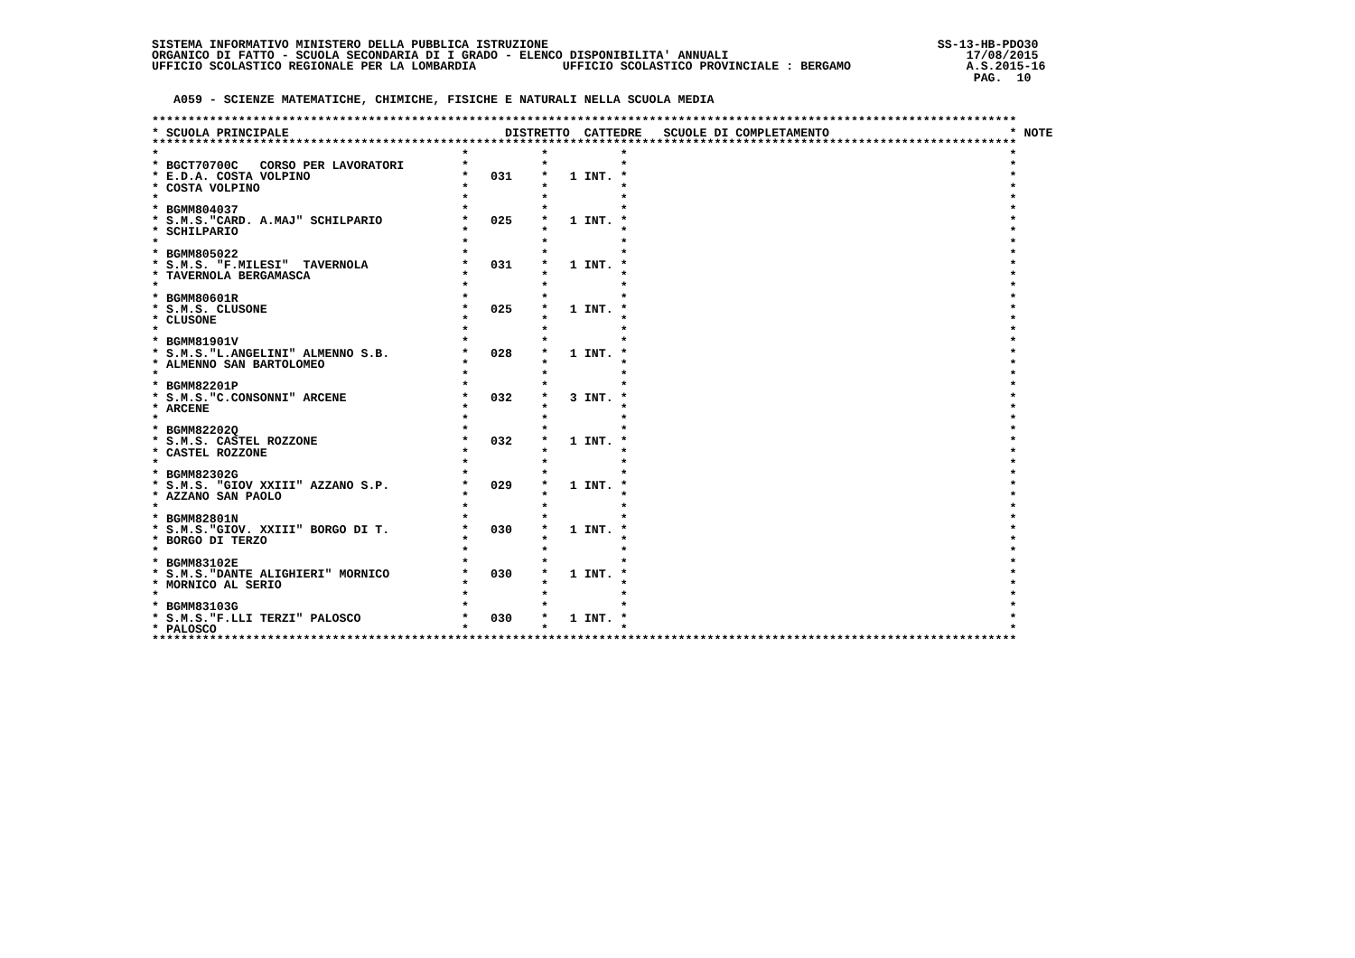SISTEMA INFORMATIVO MINISTERO DELLA PUBBLICA ISTRUZIONE                                                      SS-13-HB-PDO30
ORGANICO DI FATTO - SCUOLA SECONDARIA DI I GRADO - ELENCO DISPONIBILITA' ANNUALI                                 17/08/2015
UFFICIO SCOLASTICO REGIONALE PER LA LOMBARDIA            UFFICIO SCOLASTICO PROVINCIALE : BERGAMO                A.S.2015-16
                                                                                                                  PAG.  10

   A059 - SCIENZE MATEMATICHE, CHIMICHE, FISICHE E NATURALI NELLA SCUOLA MEDIA

************************************************************************************************************************
* SCUOLA PRINCIPALE                              DISTRETTO  CATTEDRE   SCUOLE DI COMPLETAMENTO                         * NOTE
************************************************************************************************************************
*                                          *          *          *                                                     *
* BGCT70700C   CORSO PER LAVORATORI        *          *          *                                                     *
* E.D.A. COSTA VOLPINO                     *   031    *   1 INT. *                                                     *
* COSTA VOLPINO                            *          *          *                                                     *
*                                          *          *          *                                                     *
* BGMM804037                               *          *          *                                                     *
* S.M.S."CARD. A.MAJ" SCHILPARIO           *   025    *   1 INT. *                                                     *
* SCHILPARIO                               *          *          *                                                     *
*                                          *          *          *                                                     *
* BGMM805022                               *          *          *                                                     *
* S.M.S. "F.MILESI"  TAVERNOLA             *   031    *   1 INT. *                                                     *
* TAVERNOLA BERGAMASCA                     *          *          *                                                     *
*                                          *          *          *                                                     *
* BGMM80601R                               *          *          *                                                     *
* S.M.S. CLUSONE                           *   025    *   1 INT. *                                                     *
* CLUSONE                                  *          *          *                                                     *
*                                          *          *          *                                                     *
* BGMM81901V                               *          *          *                                                     *
* S.M.S."L.ANGELINI" ALMENNO S.B.          *   028    *   1 INT. *                                                     *
* ALMENNO SAN BARTOLOMEO                   *          *          *                                                     *
*                                          *          *          *                                                     *
* BGMM82201P                               *          *          *                                                     *
* S.M.S."C.CONSONNI" ARCENE                *   032    *   3 INT. *                                                     *
* ARCENE                                   *          *          *                                                     *
*                                          *          *          *                                                     *
* BGMM82202Q                               *          *          *                                                     *
* S.M.S. CASTEL ROZZONE                    *   032    *   1 INT. *                                                     *
* CASTEL ROZZONE                           *          *          *                                                     *
*                                          *          *          *                                                     *
* BGMM82302G                               *          *          *                                                     *
* S.M.S. "GIOV XXIII" AZZANO S.P.          *   029    *   1 INT. *                                                     *
* AZZANO SAN PAOLO                         *          *          *                                                     *
*                                          *          *          *                                                     *
* BGMM82801N                               *          *          *                                                     *
* S.M.S."GIOV. XXIII" BORGO DI T.          *   030    *   1 INT. *                                                     *
* BORGO DI TERZO                           *          *          *                                                     *
*                                          *          *          *                                                     *
* BGMM83102E                               *          *          *                                                     *
* S.M.S."DANTE ALIGHIERI" MORNICO          *   030    *   1 INT. *                                                     *
* MORNICO AL SERIO                         *          *          *                                                     *
*                                          *          *          *                                                     *
* BGMM83103G                               *          *          *                                                     *
* S.M.S."F.LLI TERZI" PALOSCO              *   030    *   1 INT. *                                                     *
* PALOSCO                                  *          *          *                                                     *
************************************************************************************************************************